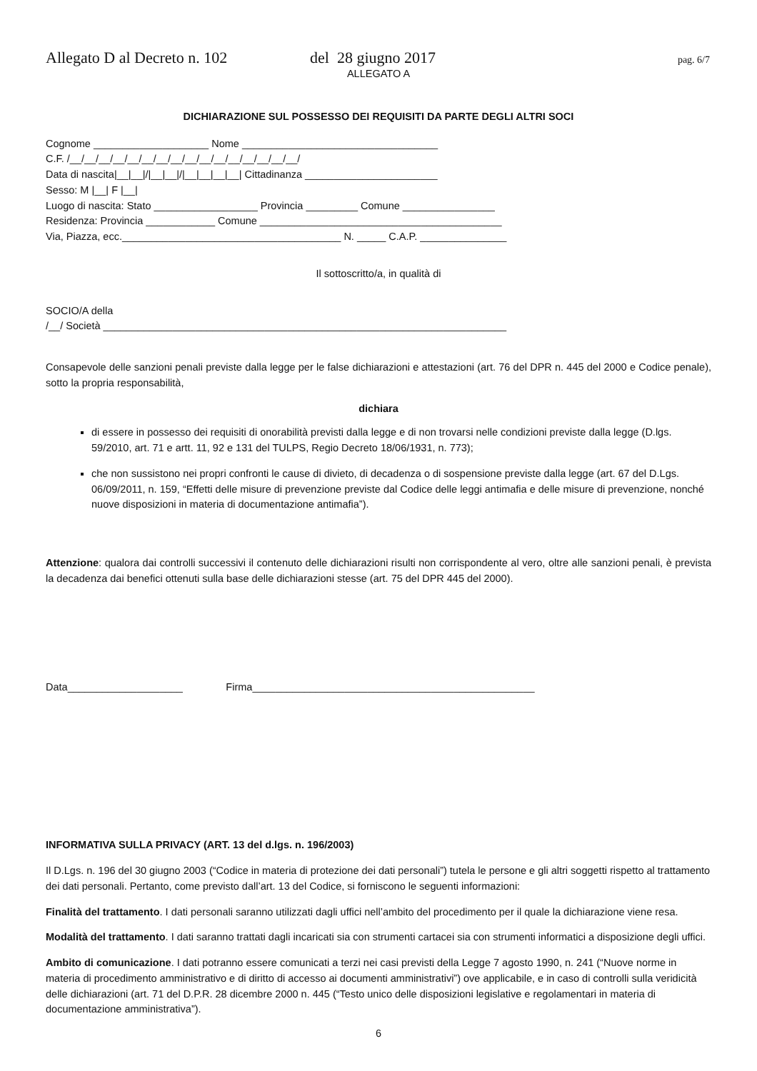Allegato D al Decreto n. 102 del 28 giugno 2017 pag. 6/7
ALLEGATO A
DICHIARAZIONE SUL POSSESSO DEI REQUISITI DA PARTE DEGLI ALTRI SOCI
Cognome ____________________ Nome __________________________________
C.F. /__/__/__/__/__/__/__/__/__/__/__/__/__/__/__/__/
Data di nascita|__|__|/|__|__|/|__|__|__|__| Cittadinanza _______________________
Sesso: M |__| F |__|
Luogo di nascita: Stato __________________ Provincia _________ Comune ________________
Residenza: Provincia ____________ Comune __________________________________________
Via, Piazza, ecc.______________________________________ N. _____ C.A.P. _______________
Il sottoscritto/a, in qualità di
SOCIO/A della
/__/ Società ______________________________________________________________________
Consapevole delle sanzioni penali previste dalla legge per le false dichiarazioni e attestazioni (art. 76 del DPR n. 445 del 2000 e Codice penale), sotto la propria responsabilità,
dichiara
di essere in possesso dei requisiti di onorabilità previsti dalla legge e di non trovarsi nelle condizioni previste dalla legge (D.lgs. 59/2010, art. 71 e artt. 11, 92 e 131 del TULPS, Regio Decreto 18/06/1931, n. 773);
che non sussistono nei propri confronti le cause di divieto, di decadenza o di sospensione previste dalla legge (art. 67 del D.Lgs. 06/09/2011, n. 159, “Effetti delle misure di prevenzione previste dal Codice delle leggi antimafia e delle misure di prevenzione, nonché nuove disposizioni in materia di documentazione antimafia”).
Attenzione: qualora dai controlli successivi il contenuto delle dichiarazioni risulti non corrispondente al vero, oltre alle sanzioni penali, è prevista la decadenza dai benefici ottenuti sulla base delle dichiarazioni stesse (art. 75 del DPR 445 del 2000).
Data____________________ Firma_________________________________________________
INFORMATIVA SULLA PRIVACY (ART. 13 del d.lgs. n. 196/2003)
Il D.Lgs. n. 196 del 30 giugno 2003 (“Codice in materia di protezione dei dati personali”) tutela le persone e gli altri soggetti rispetto al trattamento dei dati personali. Pertanto, come previsto dall’art. 13 del Codice, si forniscono le seguenti informazioni:
Finalità del trattamento. I dati personali saranno utilizzati dagli uffici nell’ambito del procedimento per il quale la dichiarazione viene resa.
Modalità del trattamento. I dati saranno trattati dagli incaricati sia con strumenti cartacei sia con strumenti informatici a disposizione degli uffici.
Ambito di comunicazione. I dati potranno essere comunicati a terzi nei casi previsti della Legge 7 agosto 1990, n. 241 (“Nuove norme in materia di procedimento amministrativo e di diritto di accesso ai documenti amministrativi”) ove applicabile, e in caso di controlli sulla veridicità delle dichiarazioni (art. 71 del D.P.R. 28 dicembre 2000 n. 445 (“Testo unico delle disposizioni legislative e regolamentari in materia di documentazione amministrativa”).
6